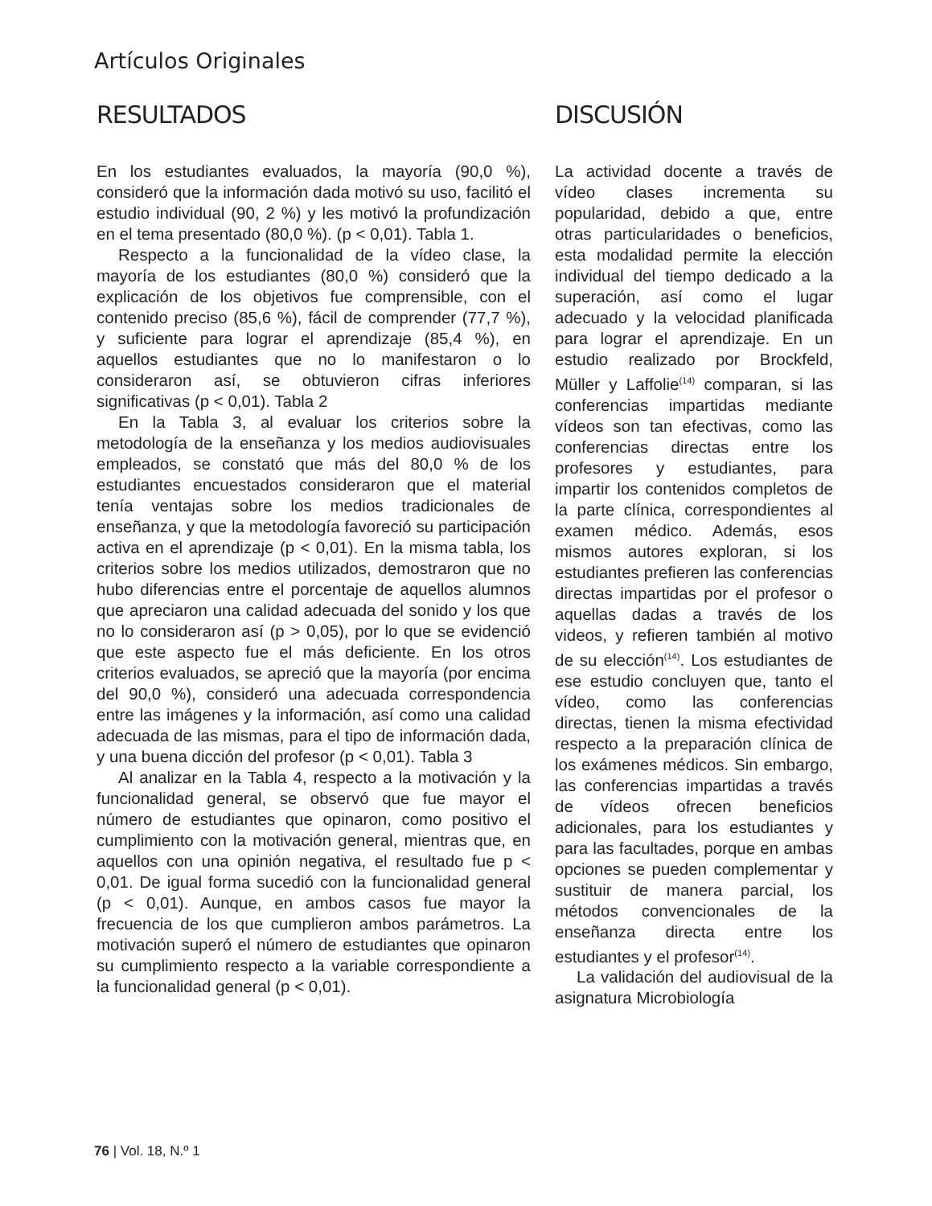Artículos Originales
RESULTADOS
En los estudiantes evaluados, la mayoría (90,0 %), consideró que la información dada motivó su uso, facilitó el estudio individual (90, 2 %) y les motivó la profundización en el tema presentado (80,0 %). (p < 0,01). Tabla 1.
Respecto a la funcionalidad de la vídeo clase, la mayoría de los estudiantes (80,0 %) consideró que la explicación de los objetivos fue comprensible, con el contenido preciso (85,6 %), fácil de comprender (77,7 %), y suficiente para lograr el aprendizaje (85,4 %), en aquellos estudiantes que no lo manifestaron o lo consideraron así, se obtuvieron cifras inferiores significativas (p < 0,01). Tabla 2
En la Tabla 3, al evaluar los criterios sobre la metodología de la enseñanza y los medios audiovisuales empleados, se constató que más del 80,0 % de los estudiantes encuestados consideraron que el material tenía ventajas sobre los medios tradicionales de enseñanza, y que la metodología favoreció su participación activa en el aprendizaje (p < 0,01). En la misma tabla, los criterios sobre los medios utilizados, demostraron que no hubo diferencias entre el porcentaje de aquellos alumnos que apreciaron una calidad adecuada del sonido y los que no lo consideraron así (p > 0,05), por lo que se evidenció que este aspecto fue el más deficiente. En los otros criterios evaluados, se apreció que la mayoría (por encima del 90,0 %), consideró una adecuada correspondencia entre las imágenes y la información, así como una calidad adecuada de las mismas, para el tipo de información dada, y una buena dicción del profesor (p < 0,01). Tabla 3
Al analizar en la Tabla 4, respecto a la motivación y la funcionalidad general, se observó que fue mayor el número de estudiantes que opinaron, como positivo el cumplimiento con la motivación general, mientras que, en aquellos con una opinión negativa, el resultado fue p < 0,01. De igual forma sucedió con la funcionalidad general (p < 0,01). Aunque, en ambos casos fue mayor la frecuencia de los que cumplieron ambos parámetros. La motivación superó el número de estudiantes que opinaron su cumplimiento respecto a la variable correspondiente a la funcionalidad general (p < 0,01).
DISCUSIÓN
La actividad docente a través de vídeo clases incrementa su popularidad, debido a que, entre otras particularidades o beneficios, esta modalidad permite la elección individual del tiempo dedicado a la superación, así como el lugar adecuado y la velocidad planificada para lograr el aprendizaje. En un estudio realizado por Brockfeld, Müller y Laffolie<sup>(14)</sup> comparan, si las conferencias impartidas mediante vídeos son tan efectivas, como las conferencias directas entre los profesores y estudiantes, para impartir los contenidos completos de la parte clínica, correspondientes al examen médico. Además, esos mismos autores exploran, si los estudiantes prefieren las conferencias directas impartidas por el profesor o aquellas dadas a través de los videos, y refieren también al motivo de su elección<sup>(14)</sup>. Los estudiantes de ese estudio concluyen que, tanto el vídeo, como las conferencias directas, tienen la misma efectividad respecto a la preparación clínica de los exámenes médicos. Sin embargo, las conferencias impartidas a través de vídeos ofrecen beneficios adicionales, para los estudiantes y para las facultades, porque en ambas opciones se pueden complementar y sustituir de manera parcial, los métodos convencionales de la enseñanza directa entre los estudiantes y el profesor<sup>(14)</sup>.
La validación del audiovisual de la asignatura Microbiología
76 | Vol. 18, N.º 1